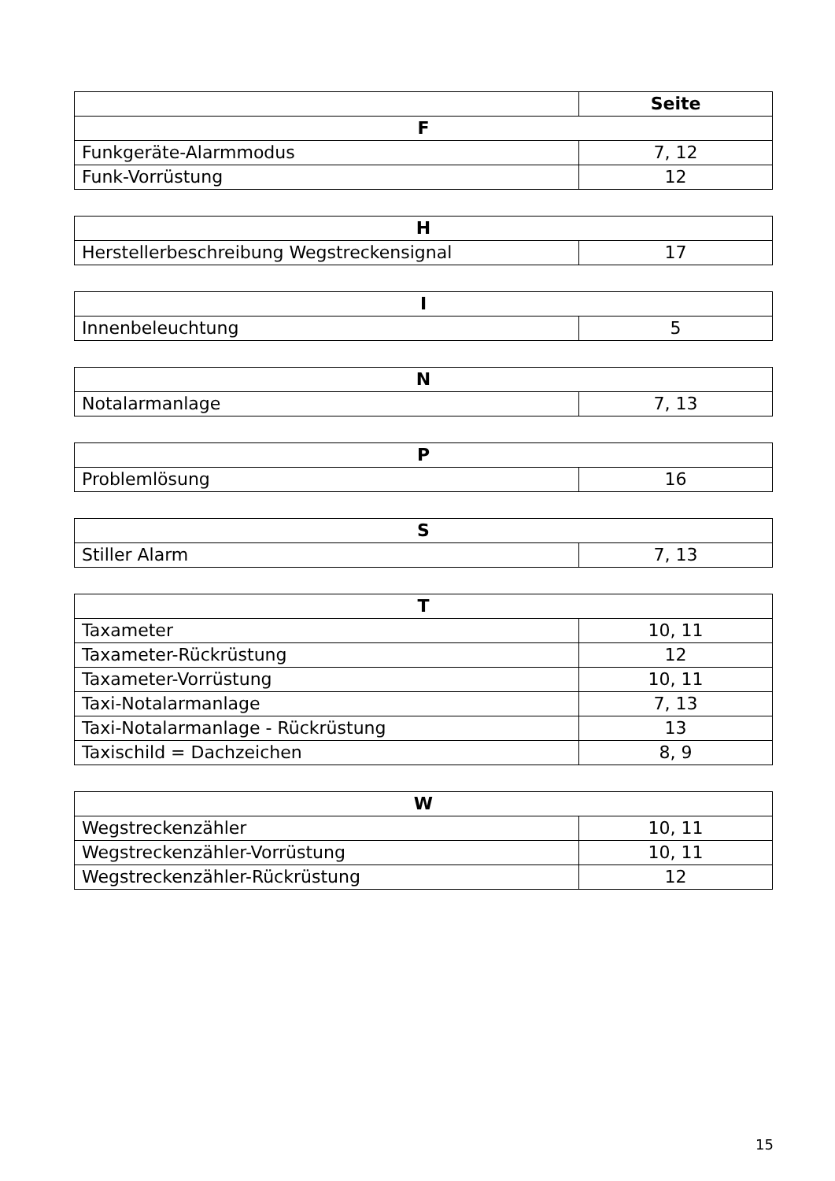| | Seite |
| F | |
| Funkgeräte-Alarmmodus | 7, 12 |
| Funk-Vorrüstung | 12 |
| H | |
| --- | --- |
| Herstellerbeschreibung Wegstreckensignal | 17 |
| I | |
| --- | --- |
| Innenbeleuchtung | 5 |
| N | |
| --- | --- |
| Notalarmanlage | 7, 13 |
| P | |
| --- | --- |
| Problemlösung | 16 |
| S | |
| --- | --- |
| Stiller Alarm | 7, 13 |
| T | |
| --- | --- |
| Taxameter | 10, 11 |
| Taxameter-Rückrüstung | 12 |
| Taxameter-Vorrüstung | 10, 11 |
| Taxi-Notalarmanlage | 7, 13 |
| Taxi-Notalarmanlage - Rückrüstung | 13 |
| Taxischild = Dachzeichen | 8, 9 |
| W | |
| --- | --- |
| Wegstreckenzähler | 10, 11 |
| Wegstreckenzähler-Vorrüstung | 10, 11 |
| Wegstreckenzähler-Rückrüstung | 12 |
15